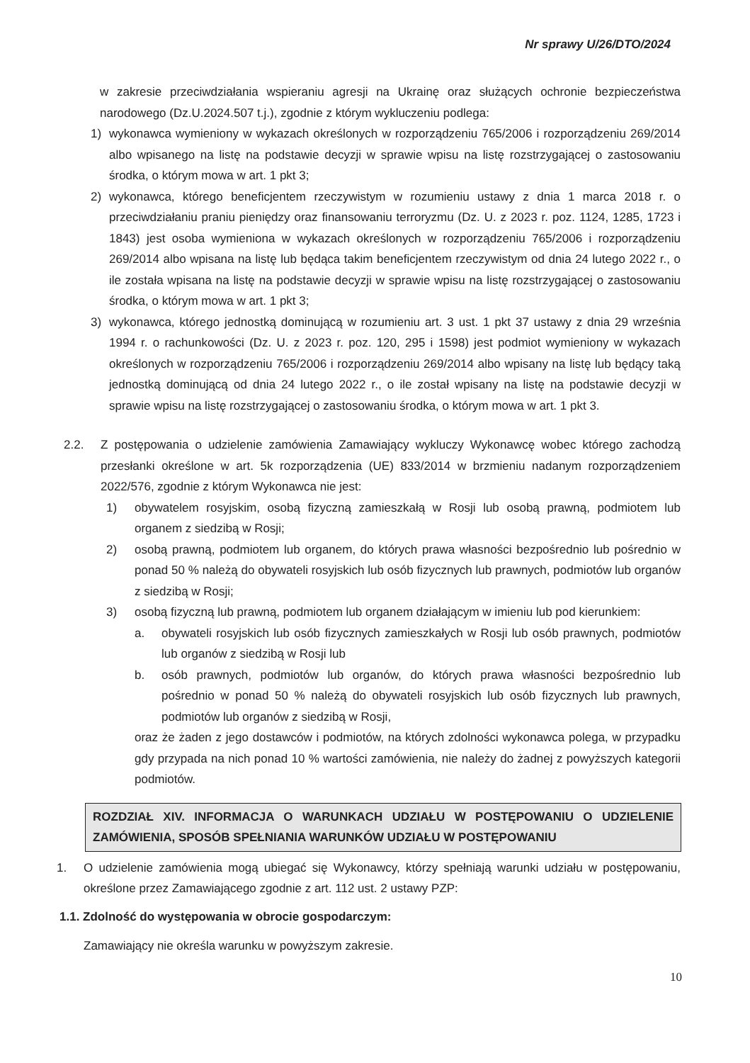Nr sprawy U/26/DTO/2024
w zakresie przeciwdziałania wspieraniu agresji na Ukrainę oraz służących ochronie bezpieczeństwa narodowego (Dz.U.2024.507 t.j.), zgodnie z którym wykluczeniu podlega:
1) wykonawca wymieniony w wykazach określonych w rozporządzeniu 765/2006 i rozporządzeniu 269/2014 albo wpisanego na listę na podstawie decyzji w sprawie wpisu na listę rozstrzygającej o zastosowaniu środka, o którym mowa w art. 1 pkt 3;
2) wykonawca, którego beneficjentem rzeczywistym w rozumieniu ustawy z dnia 1 marca 2018 r. o przeciwdziałaniu praniu pieniędzy oraz finansowaniu terroryzmu (Dz. U. z 2023 r. poz. 1124, 1285, 1723 i 1843) jest osoba wymieniona w wykazach określonych w rozporządzeniu 765/2006 i rozporządzeniu 269/2014 albo wpisana na listę lub będąca takim beneficjentem rzeczywistym od dnia 24 lutego 2022 r., o ile została wpisana na listę na podstawie decyzji w sprawie wpisu na listę rozstrzygającej o zastosowaniu środka, o którym mowa w art. 1 pkt 3;
3) wykonawca, którego jednostką dominującą w rozumieniu art. 3 ust. 1 pkt 37 ustawy z dnia 29 września 1994 r. o rachunkowości (Dz. U. z 2023 r. poz. 120, 295 i 1598) jest podmiot wymieniony w wykazach określonych w rozporządzeniu 765/2006 i rozporządzeniu 269/2014 albo wpisany na listę lub będący taką jednostką dominującą od dnia 24 lutego 2022 r., o ile został wpisany na listę na podstawie decyzji w sprawie wpisu na listę rozstrzygającej o zastosowaniu środka, o którym mowa w art. 1 pkt 3.
2.2. Z postępowania o udzielenie zamówienia Zamawiający wykluczy Wykonawcę wobec którego zachodzą przesłanki określone w art. 5k rozporządzenia (UE) 833/2014 w brzmieniu nadanym rozporządzeniem 2022/576, zgodnie z którym Wykonawca nie jest:
1) obywatelem rosyjskim, osobą fizyczną zamieszkałą w Rosji lub osobą prawną, podmiotem lub organem z siedzibą w Rosji;
2) osobą prawną, podmiotem lub organem, do których prawa własności bezpośrednio lub pośrednio w ponad 50 % należą do obywateli rosyjskich lub osób fizycznych lub prawnych, podmiotów lub organów z siedzibą w Rosji;
3) osobą fizyczną lub prawną, podmiotem lub organem działającym w imieniu lub pod kierunkiem:
a. obywateli rosyjskich lub osób fizycznych zamieszkałych w Rosji lub osób prawnych, podmiotów lub organów z siedzibą w Rosji lub
b. osób prawnych, podmiotów lub organów, do których prawa własności bezpośrednio lub pośrednio w ponad 50 % należą do obywateli rosyjskich lub osób fizycznych lub prawnych, podmiotów lub organów z siedzibą w Rosji,
oraz że żaden z jego dostawców i podmiotów, na których zdolności wykonawca polega, w przypadku gdy przypada na nich ponad 10 % wartości zamówienia, nie należy do żadnej z powyższych kategorii podmiotów.
ROZDZIAŁ XIV. INFORMACJA O WARUNKACH UDZIAŁU W POSTĘPOWANIU O UDZIELENIE ZAMÓWIENIA, SPOSÓB SPEŁNIANIA WARUNKÓW UDZIAŁU W POSTĘPOWANIU
1. O udzielenie zamówienia mogą ubiegać się Wykonawcy, którzy spełniają warunki udziału w postępowaniu, określone przez Zamawiającego zgodnie z art. 112 ust. 2 ustawy PZP:
1.1. Zdolność do występowania w obrocie gospodarczym:
Zamawiający nie określa warunku w powyższym zakresie.
10